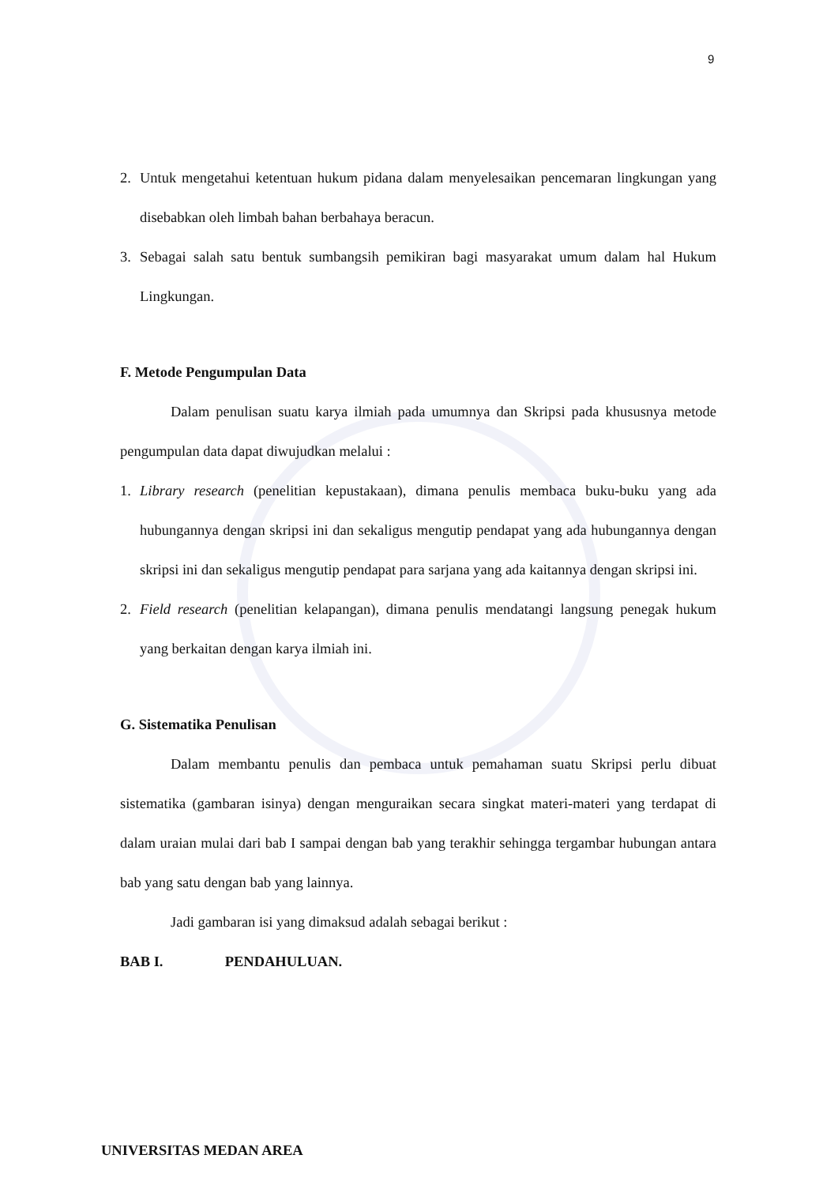9
2. Untuk mengetahui ketentuan hukum pidana dalam menyelesaikan pencemaran lingkungan yang disebabkan oleh limbah bahan berbahaya beracun.
3. Sebagai salah satu bentuk sumbangsih pemikiran bagi masyarakat umum dalam hal Hukum Lingkungan.
F. Metode Pengumpulan Data
Dalam penulisan suatu karya ilmiah pada umumnya dan Skripsi pada khususnya metode pengumpulan data dapat diwujudkan melalui :
1. Library research (penelitian kepustakaan), dimana penulis membaca buku-buku yang ada hubungannya dengan skripsi ini dan sekaligus mengutip pendapat yang ada hubungannya dengan skripsi ini dan sekaligus mengutip pendapat para sarjana yang ada kaitannya dengan skripsi ini.
2. Field research (penelitian kelapangan), dimana penulis mendatangi langsung penegak hukum yang berkaitan dengan karya ilmiah ini.
G. Sistematika Penulisan
Dalam membantu penulis dan pembaca untuk pemahaman suatu Skripsi perlu dibuat sistematika (gambaran isinya) dengan menguraikan secara singkat materi-materi yang terdapat di dalam uraian mulai dari bab I sampai dengan bab yang terakhir sehingga tergambar hubungan antara bab yang satu dengan bab yang lainnya.
Jadi gambaran isi yang dimaksud adalah sebagai berikut :
BAB I. PENDAHULUAN.
UNIVERSITAS MEDAN AREA